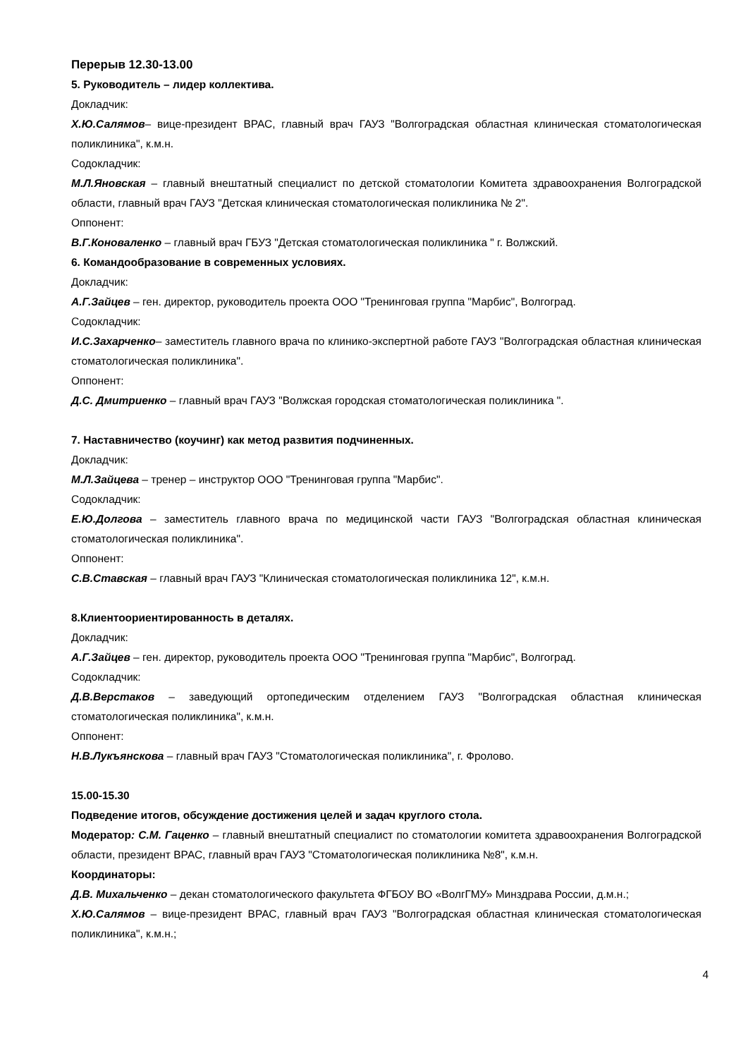Перерыв 12.30-13.00
5. Руководитель – лидер коллектива.
Докладчик:
Х.Ю.Салямов– вице-президент ВРАС, главный врач ГАУЗ "Волгоградская областная клиническая стоматологическая поликлиника", к.м.н.
Содокладчик:
М.Л.Яновская – главный внештатный специалист по детской стоматологии Комитета здравоохранения Волгоградской области, главный врач ГАУЗ "Детская клиническая стоматологическая поликлиника № 2".
Оппонент:
В.Г.Коноваленко – главный врач ГБУЗ "Детская стоматологическая поликлиника " г. Волжский.
6. Командообразование в современных условиях.
Докладчик:
А.Г.Зайцев – ген. директор, руководитель проекта ООО "Тренинговая группа "Марбис", Волгоград.
Содокладчик:
И.С.Захарченко– заместитель главного врача по клинико-экспертной работе ГАУЗ "Волгоградская областная клиническая стоматологическая поликлиника".
Оппонент:
Д.С. Дмитриенко – главный врач ГАУЗ "Волжская городская стоматологическая поликлиника ".
7. Наставничество (коучинг) как метод развития подчиненных.
Докладчик:
М.Л.Зайцева – тренер – инструктор ООО "Тренинговая группа "Марбис".
Содокладчик:
Е.Ю.Долгова – заместитель главного врача по медицинской части ГАУЗ "Волгоградская областная клиническая стоматологическая поликлиника".
Оппонент:
С.В.Ставская – главный врач ГАУЗ "Клиническая стоматологическая поликлиника 12", к.м.н.
8.Клиентоориентированность в деталях.
Докладчик:
А.Г.Зайцев – ген. директор, руководитель проекта ООО "Тренинговая группа "Марбис", Волгоград.
Содокладчик:
Д.В.Верстаков – заведующий ортопедическим отделением ГАУЗ "Волгоградская областная клиническая стоматологическая поликлиника", к.м.н.
Оппонент:
Н.В.Лукъянскова – главный врач ГАУЗ "Стоматологическая поликлиника", г. Фролово.
15.00-15.30
Подведение итогов, обсуждение достижения целей и задач круглого стола.
Модератор: С.М. Гаценко – главный внештатный специалист по стоматологии комитета здравоохранения Волгоградской области, президент ВРАС, главный врач ГАУЗ "Стоматологическая поликлиника №8", к.м.н.
Координаторы:
Д.В. Михальченко – декан стоматологического факультета ФГБОУ ВО «ВолгГМУ» Минздрава России, д.м.н.;
Х.Ю.Салямов – вице-президент ВРАС, главный врач ГАУЗ "Волгоградская областная клиническая стоматологическая поликлиника", к.м.н.;
4